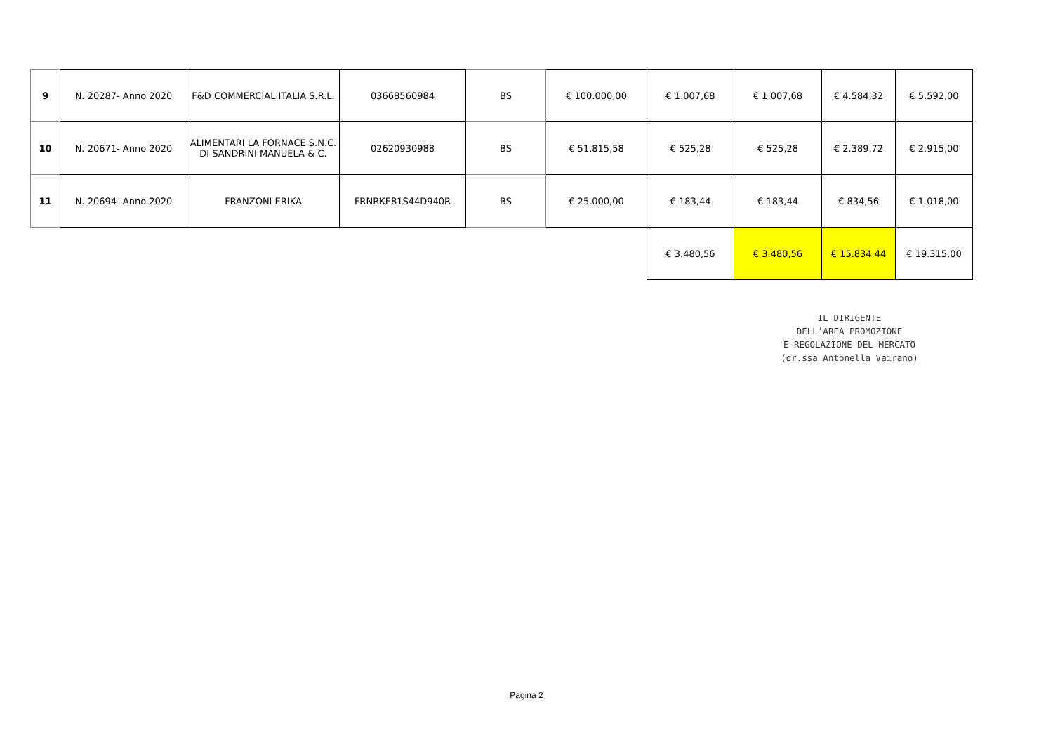| 9 | N. 20287- Anno 2020 | F&D COMMERCIAL ITALIA S.R.L. | 03668560984 | BS | € 100.000,00 | € 1.007,68 | € 1.007,68 | € 4.584,32 | € 5.592,00 |
| 10 | N. 20671- Anno 2020 | ALIMENTARI LA FORNACE S.N.C. DI SANDRINI MANUELA & C. | 02620930988 | BS | € 51.815,58 | € 525,28 | € 525,28 | € 2.389,72 | € 2.915,00 |
| 11 | N. 20694- Anno 2020 | FRANZONI ERIKA | FRNRKE81S44D940R | BS | € 25.000,00 | € 183,44 | € 183,44 | € 834,56 | € 1.018,00 |
| | | | | | | € 3.480,56 | € 3.480,56 | € 15.834,44 | € 19.315,00 |
IL DIRIGENTE
DELL’AREA PROMOZIONE
E REGOLAZIONE DEL MERCATO
(dr.ssa Antonella Vairano)
Pagina 2